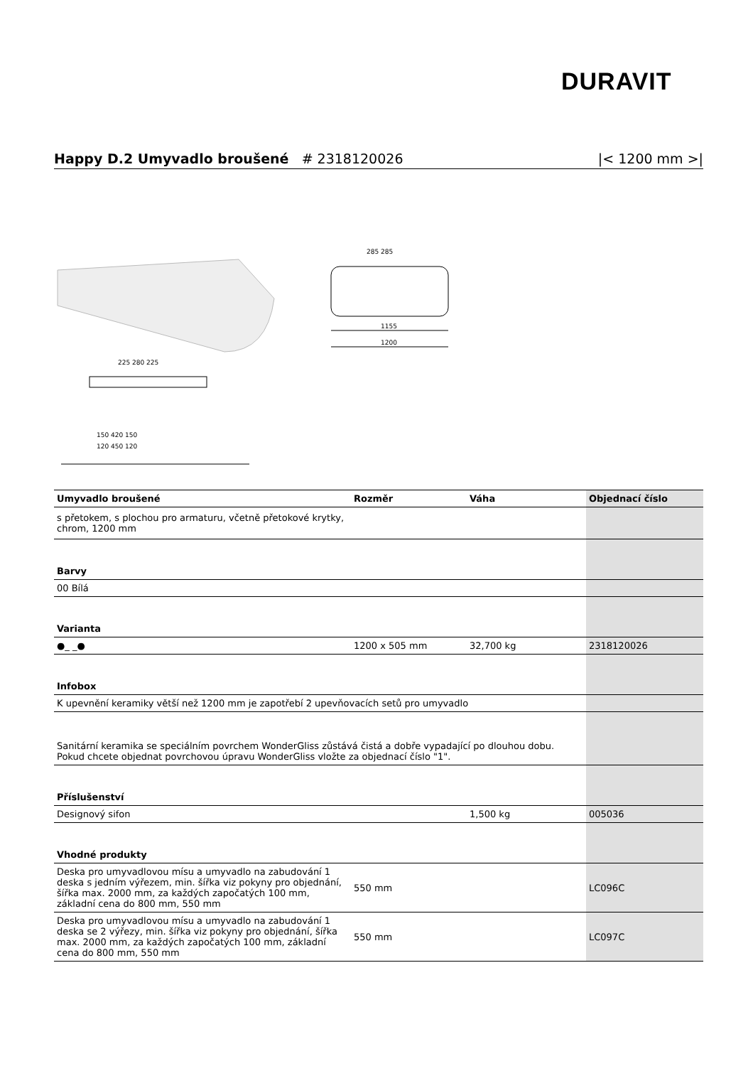DURAVIT
Happy D.2 Umyvadlo broušené # 2318120026 |< 1200 mm >|
1155
1200
285 285
225 280 225
150 420 150
120 450 120
| Umyvadlo broušené | Rozměr | Váha | Objednací číslo |
| --- | --- | --- | --- |
| s přetokem, s plochou pro armaturu, včetně přetokové krytky, chrom, 1200 mm | | | |
| Barvy | | | |
| 00 Bílá | | | |
| Varianta | | | |
| ●_ _● | 1200 x 505 mm | 32,700 kg | 2318120026 |
| Infobox | | | |
| K upevnění keramiky větší než 1200 mm je zapotřebí 2 upevňovacích setů pro umyvadlo | | | |
| Sanitární keramika se speciálním povrchem WonderGliss zůstává čistá a dobře vypadající po dlouhou dobu. Pokud chcete objednat povrchovou úpravu WonderGliss vložte za objednací číslo "1". | | | |
| Příslušenství | | | |
| Designový sifon | | 1,500 kg | 005036 |
| Vhodné produkty | | | |
| Deska pro umyvadlovou mísu a umyvadlo na zabudování 1 deska s jedním výřezem, min. šířka viz pokyny pro objednání, šířka max. 2000 mm, za každých započatých 100 mm, základní cena do 800 mm, 550 mm | 550 mm | | LC096C |
| Deska pro umyvadlovou mísu a umyvadlo na zabudování 1 deska se 2 výřezy, min. šířka viz pokyny pro objednání, šířka max. 2000 mm, za každých započatých 100 mm, základní cena do 800 mm, 550 mm | 550 mm | | LC097C |